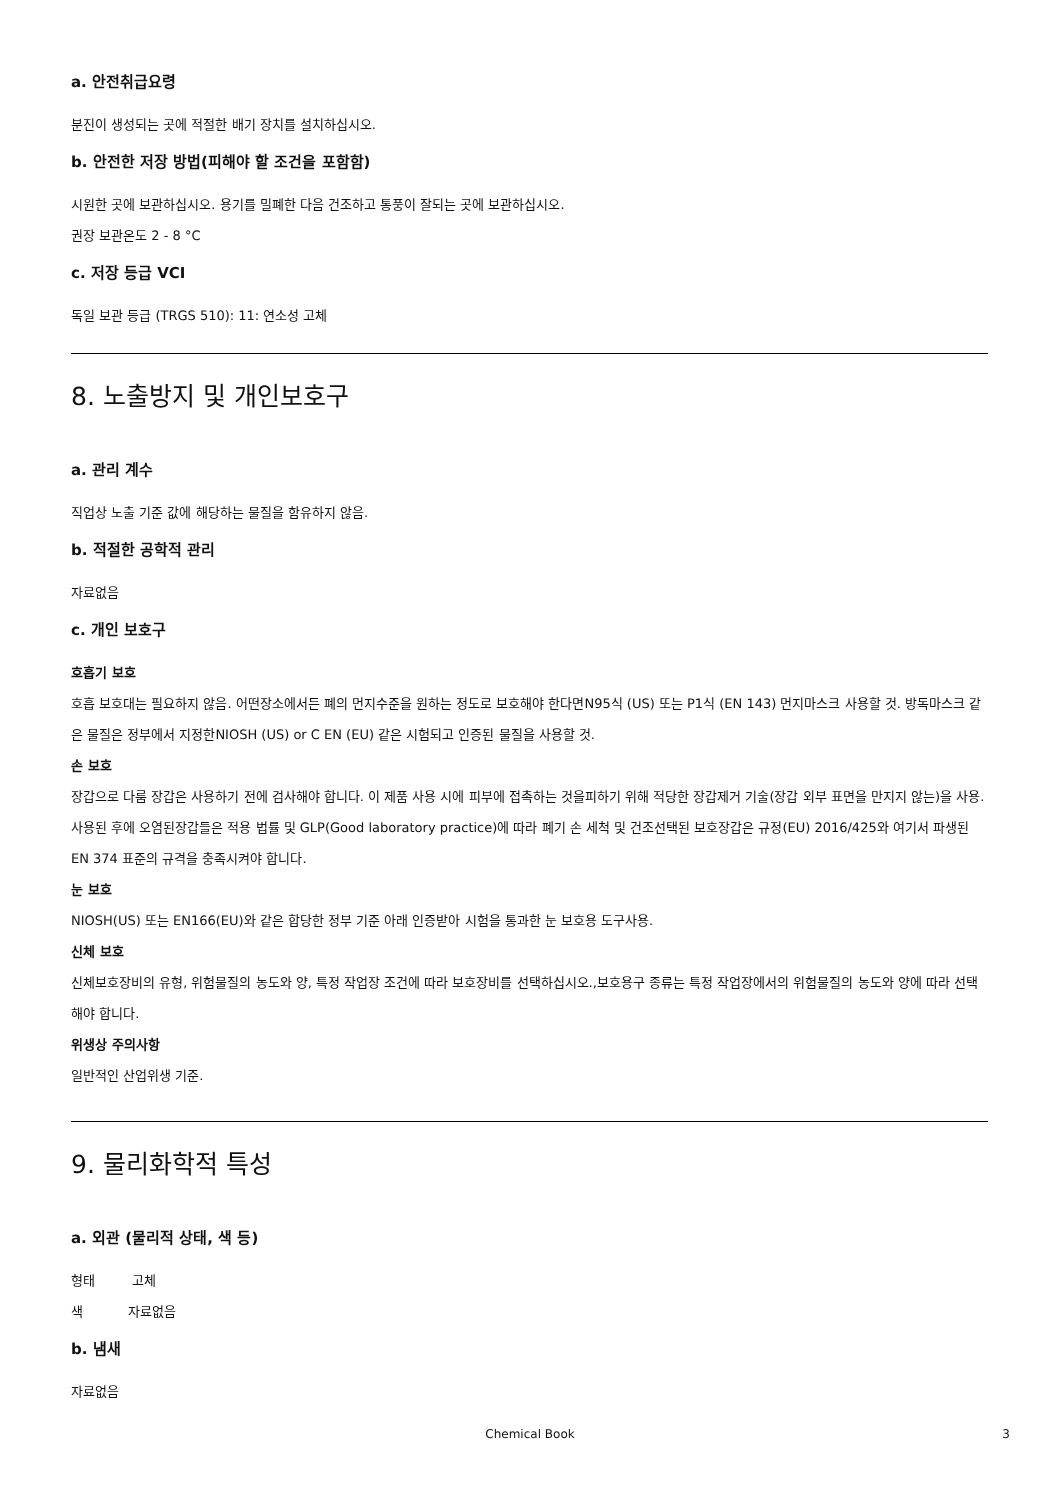a. 안전취급요령
분진이 생성되는 곳에 적절한 배기 장치를 설치하십시오.
b. 안전한 저장 방법(피해야 할 조건을 포함함)
시원한 곳에 보관하십시오. 용기를 밀폐한 다음 건조하고 통풍이 잘되는 곳에 보관하십시오.
권장 보관온도 2 - 8 °C
c. 저장 등급 VCI
독일 보관 등급 (TRGS 510): 11: 연소성 고체
8. 노출방지 및 개인보호구
a. 관리 계수
직업상 노출 기준 값에 해당하는 물질을 함유하지 않음.
b. 적절한 공학적 관리
자료없음
c. 개인 보호구
호흡기 보호
호흡 보호대는 필요하지 않음. 어떤장소에서든 폐의 먼지수준을 원하는 정도로 보호해야 한다면N95식 (US) 또는 P1식 (EN 143) 먼지마스크 사용할 것. 방독마스크 같은 물질은 정부에서 지정한NIOSH (US) or C EN (EU) 같은 시험되고 인증된 물질을 사용할 것.
손 보호
장갑으로 다룸 장갑은 사용하기 전에 검사해야 합니다. 이 제품 사용 시에 피부에 접촉하는 것을피하기 위해 적당한 장갑제거 기술(장갑 외부 표면을 만지지 않는)을 사용. 사용된 후에 오염된장갑들은 적용 법률 및 GLP(Good laboratory practice)에 따라 폐기 손 세척 및 건조선택된 보호장갑은 규정(EU) 2016/425와 여기서 파생된 EN 374 표준의 규격을 충족시켜야 합니다.
눈 보호
NIOSH(US) 또는 EN166(EU)와 같은 합당한 정부 기준 아래 인증받아 시험을 통과한 눈 보호용 도구사용.
신체 보호
신체보호장비의 유형, 위험물질의 농도와 양, 특정 작업장 조건에 따라 보호장비를 선택하십시오.,보호용구 종류는 특정 작업장에서의 위험물질의 농도와 양에 따라 선택해야 합니다.
위생상 주의사항
일반적인 산업위생 기준.
9. 물리화학적 특성
a. 외관 (물리적 상태, 색 등)
형태 고체
색 자료없음
b. 냄새
자료없음
Chemical Book 3